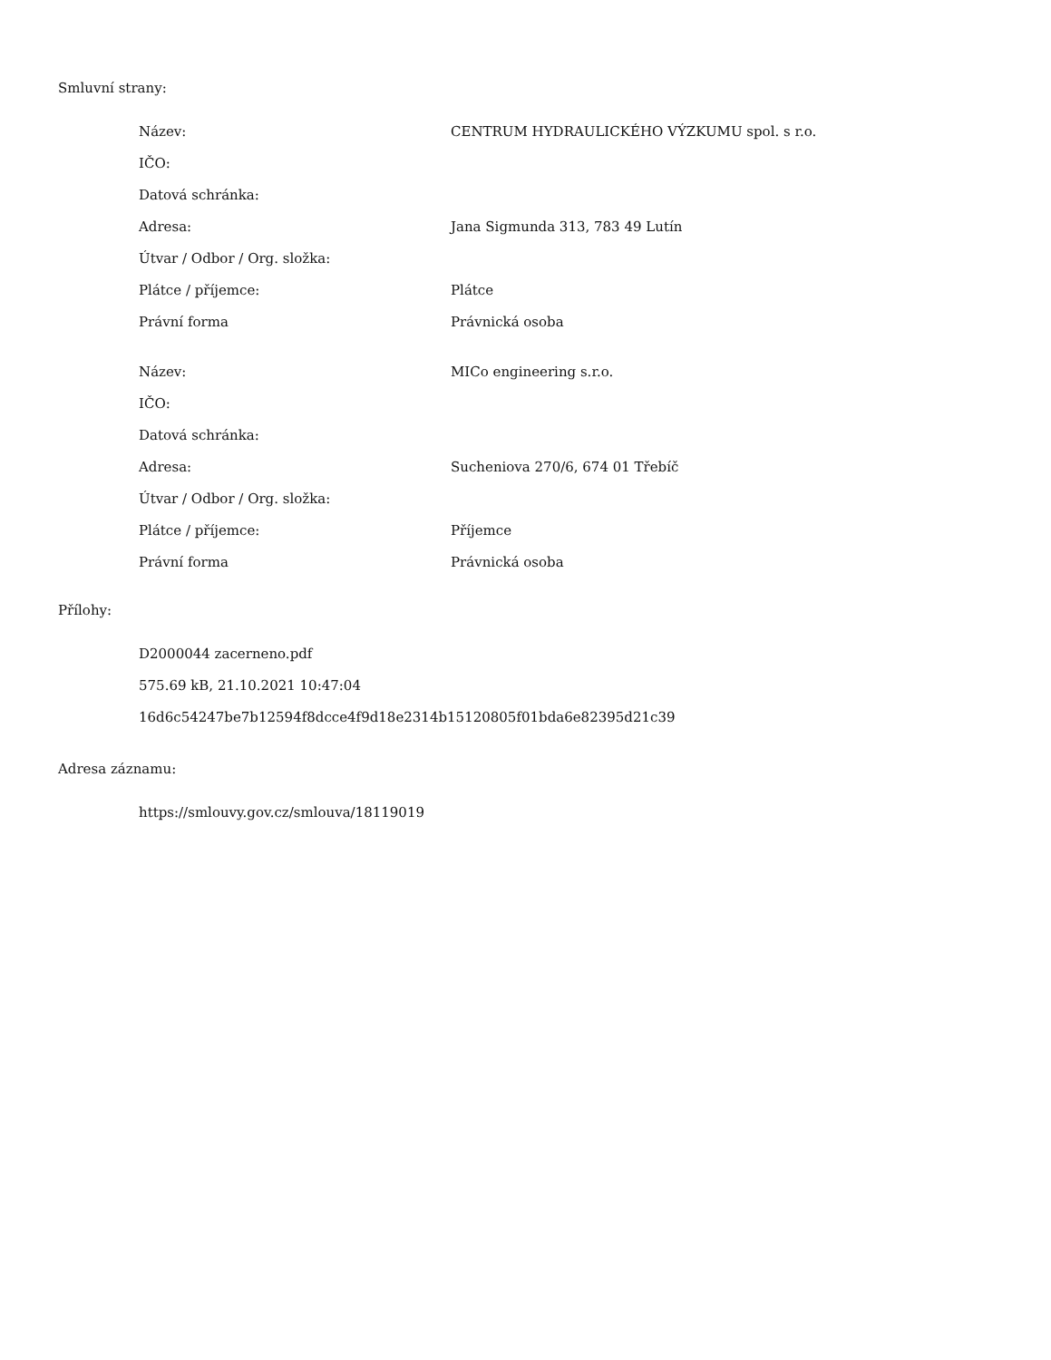Smluvní strany:
| Název: | CENTRUM HYDRAULICKÉHO VÝZKUMU spol. s r.o. |
| IČO: | |
| Datová schránka: | |
| Adresa: | Jana Sigmunda 313, 783 49 Lutín |
| Útvar / Odbor / Org. složka: | |
| Plátce / příjemce: | Plátce |
| Právní forma | Právnická osoba |
| Název: | MICo engineering s.r.o. |
| IČO: | |
| Datová schránka: | |
| Adresa: | Sucheniova 270/6, 674 01 Třebíč |
| Útvar / Odbor / Org. složka: | |
| Plátce / příjemce: | Příjemce |
| Právní forma | Právnická osoba |
Přílohy:
D2000044 zacerneno.pdf
575.69 kB, 21.10.2021 10:47:04
16d6c54247be7b12594f8dcce4f9d18e2314b15120805f01bda6e82395d21c39
Adresa záznamu:
https://smlouvy.gov.cz/smlouva/18119019